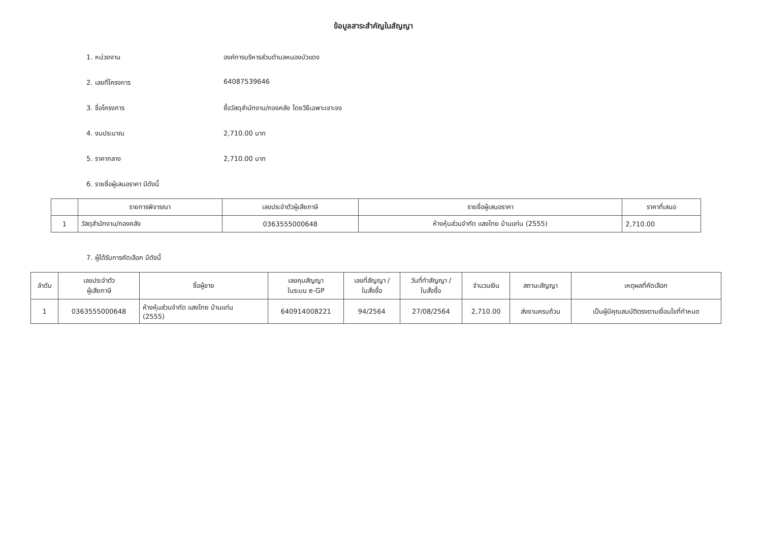ข้อมูลสาระสำคัญในสัญญา
1. หน่วยงาน องค์การบริหารส่วนตำบลหนองบัวแดง
2. เลขที่โครงการ 64087539646
3. ชื่อโครงการ ซื้อวัสดุสำนักงาน/กองคลัง โดยวิธีเฉพาะเจาะจง
4. งบประมาณ 2,710.00 บาท
5. ราคากลาง 2,710.00 บาท
6. รายชื่อผู้เสนอราคา มีดังนี้
| | รายการพิจารณา | เลขประจำตัวผู้เสียภาษี | รายชื่อผู้เสนอราคา | ราคาที่เสนอ |
| --- | --- | --- | --- | --- |
| 1 | วัสดุสำนักงาน/กองคลัง | 0363555000648 | ห้างหุ้นส่วนจำกัด แสงไทย บ้านแท่น (2555) | 2,710.00 |
7. ผู้ได้รับการคัดเลือก มีดังนี้
| ลำดับ | เลขประจำตัว ผู้เสียภาษี | ชื่อผู้ขาย | เลขคุมสัญญา ในระบบ e-GP | เลขที่สัญญา / ใบสั่งซื้อ | วันที่ทำสัญญา / ใบสั่งซื้อ | จำนวนเงิน | สถานะสัญญา | เหตุผลที่คัดเลือก |
| --- | --- | --- | --- | --- | --- | --- | --- | --- |
| 1 | 0363555000648 | ห้างหุ้นส่วนจำกัด แสงไทย บ้านแท่น (2555) | 640914008221 | 94/2564 | 27/08/2564 | 2,710.00 | ส่งงานครบถ้วน | เป็นผู้มีคุณสมบัติตรงตามเงื่อนไขที่กำหนด |